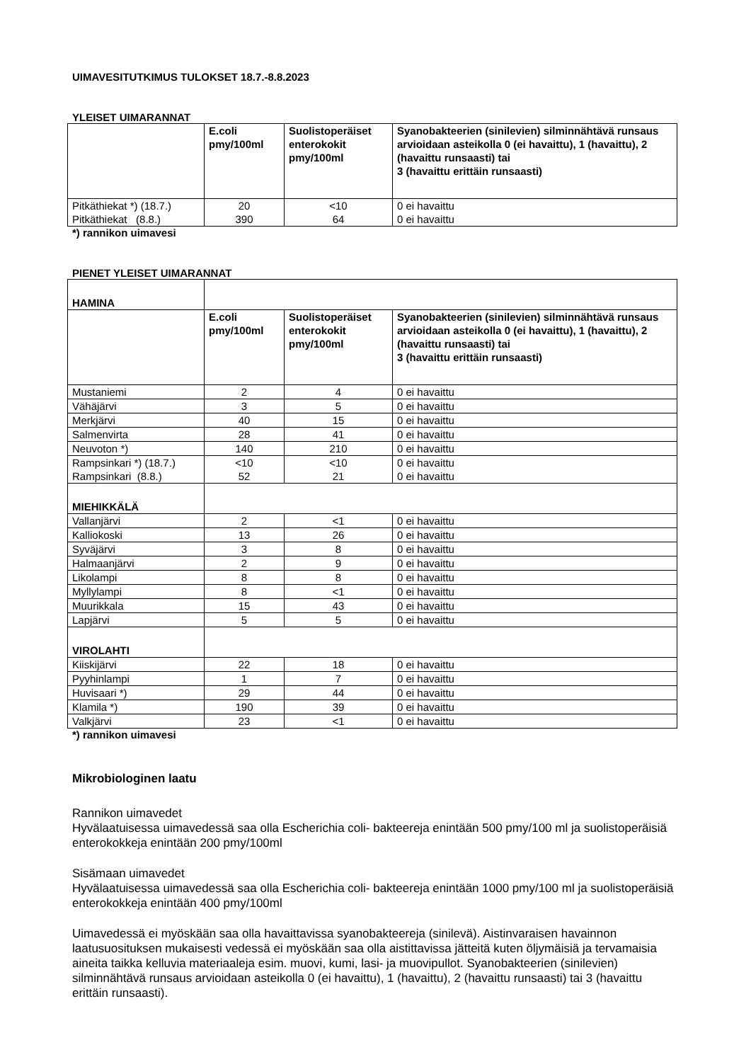UIMAVESITUTKIMUS TULOKSET 18.7.-8.8.2023
YLEISET UIMARANNAT
| | E.coli pmy/100ml | Suolistoperäiset enterokokit pmy/100ml | Syanobakteerien (sinilevien) silminnähtävä runsaus arvioidaan asteikolla 0 (ei havaittu), 1 (havaittu), 2 (havaittu runsaasti) tai 3 (havaittu erittäin runsaasti) |
| --- | --- | --- | --- |
| Pitkäthiekat *) (18.7.) Pitkäthiekat (8.8.) | 20 390 | <10 64 | 0 ei havaittu 0 ei havaittu |
*) rannikon uimavesi
PIENET YLEISET UIMARANNAT
| HAMINA | | | |
| | E.coli pmy/100ml | Suolistoperäiset enterokokit pmy/100ml | Syanobakteerien (sinilevien) silminnähtävä runsaus arvioidaan asteikolla 0 (ei havaittu), 1 (havaittu), 2 (havaittu runsaasti) tai 3 (havaittu erittäin runsaasti) |
| Mustaniemi | 2 | 4 | 0 ei havaittu |
| Vähäjärvi | 3 | 5 | 0 ei havaittu |
| Merkjärvi | 40 | 15 | 0 ei havaittu |
| Salmenvirta | 28 | 41 | 0 ei havaittu |
| Neuvoton *) | 140 | 210 | 0 ei havaittu |
| Rampsinkari *) (18.7.) Rampsinkari (8.8.) | <10 52 | <10 21 | 0 ei havaittu 0 ei havaittu |
| MIEHIKKÄLÄ | | | |
| Vallanjärvi | 2 | <1 | 0 ei havaittu |
| Kalliokoski | 13 | 26 | 0 ei havaittu |
| Syväjärvi | 3 | 8 | 0 ei havaittu |
| Halmaanjärvi | 2 | 9 | 0 ei havaittu |
| Likolampi | 8 | 8 | 0 ei havaittu |
| Myllylampi | 8 | <1 | 0 ei havaittu |
| Muurikkala | 15 | 43 | 0 ei havaittu |
| Lapjärvi | 5 | 5 | 0 ei havaittu |
| VIROLAHTI | | | |
| Kiiskijärvi | 22 | 18 | 0 ei havaittu |
| Pyyhinlampi | 1 | 7 | 0 ei havaittu |
| Huvisaari *) | 29 | 44 | 0 ei havaittu |
| Klamila *) | 190 | 39 | 0 ei havaittu |
| Valkjärvi | 23 | <1 | 0 ei havaittu |
*) rannikon uimavesi
Mikrobiologinen laatu
Rannikon uimavedet
Hyvälaatuisessa uimavedessä saa olla Escherichia coli- bakteereja enintään 500 pmy/100 ml ja suolistoperäisiä enterokokkeja enintään 200 pmy/100ml
Sisämaan uimavedet
Hyvälaatuisessa uimavedessä saa olla Escherichia coli- bakteereja enintään 1000 pmy/100 ml ja suolistoperäisiä enterokokkeja enintään 400 pmy/100ml
Uimavedessä ei myöskään saa olla havaittavissa syanobakteereja (sinilevä). Aistinvaraisen havainnon laatusuosituksen mukaisesti vedessä ei myöskään saa olla aistittavissa jätteitä kuten öljymäisiä ja tervamaisia aineita taikka kelluvia materiaaleja esim. muovi, kumi, lasi- ja muovipullot. Syanobakteerien (sinilevien) silminnähtävä runsaus arvioidaan asteikolla 0 (ei havaittu), 1 (havaittu), 2 (havaittu runsaasti) tai 3 (havaittu erittäin runsaasti).